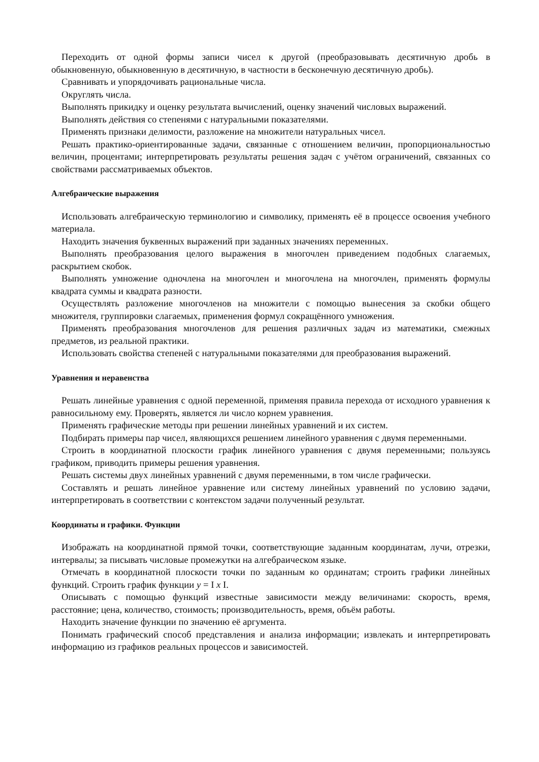Переходить от одной формы записи чисел к другой (преобразовывать десятичную дробь в обыкновенную, обыкновенную в десятичную, в частности в бесконечную десятичную дробь).
Сравнивать и упорядочивать рациональные числа.
Округлять числа.
Выполнять прикидку и оценку результата вычислений, оценку значений числовых выражений.
Выполнять действия со степенями с натуральными показателями.
Применять признаки делимости, разложение на множители натуральных чисел.
Решать практико-ориентированные задачи, связанные с отношением величин, пропорциональностью величин, процентами; интерпретировать результаты решения задач с учётом ограничений, связанных со свойствами рассматриваемых объектов.
Алгебраические выражения
Использовать алгебраическую терминологию и символику, применять её в процессе освоения учебного материала.
Находить значения буквенных выражений при заданных значениях переменных.
Выполнять преобразования целого выражения в многочлен приведением подобных слагаемых, раскрытием скобок.
Выполнять умножение одночлена на многочлен и многочлена на многочлен, применять формулы квадрата суммы и квадрата разности.
Осуществлять разложение многочленов на множители с помощью вынесения за скобки общего множителя, группировки слагаемых, применения формул сокращённого умножения.
Применять преобразования многочленов для решения различных задач из математики, смежных предметов, из реальной практики.
Использовать свойства степеней с натуральными показателями для преобразования выражений.
Уравнения и неравенства
Решать линейные уравнения с одной переменной, применяя правила перехода от исходного уравнения к равносильному ему. Проверять, является ли число корнем уравнения.
Применять графические методы при решении линейных уравнений и их систем.
Подбирать примеры пар чисел, являющихся решением линейного уравнения с двумя переменными.
Строить в координатной плоскости график линейного уравнения с двумя переменными; пользуясь графиком, приводить примеры решения уравнения.
Решать системы двух линейных уравнений с двумя переменными, в том числе графически.
Составлять и решать линейное уравнение или систему линейных уравнений по условию задачи, интерпретировать в соответствии с контекстом задачи полученный результат.
Координаты и графики. Функции
Изображать на координатной прямой точки, соответствующие заданным координатам, лучи, отрезки, интервалы; за писывать числовые промежутки на алгебраическом языке.
Отмечать в координатной плоскости точки по заданным ко ординатам; строить графики линейных функций. Строить график функции y = I x I.
Описывать с помощью функций известные зависимости между величинами: скорость, время, расстояние; цена, количество, стоимость; производительность, время, объём работы.
Находить значение функции по значению её аргумента.
Понимать графический способ представления и анализа информации; извлекать и интерпретировать информацию из графиков реальных процессов и зависимостей.